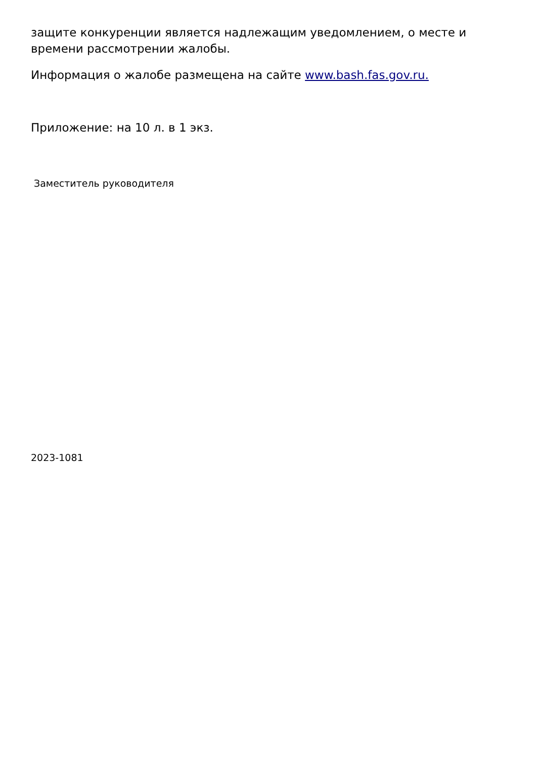защите конкуренции является надлежащим уведомлением, о месте и времени рассмотрении жалобы.
Информация о жалобе размещена на сайте www.bash.fas.gov.ru.
Приложение: на 10 л. в 1 экз.
Заместитель руководителя
2023-1081